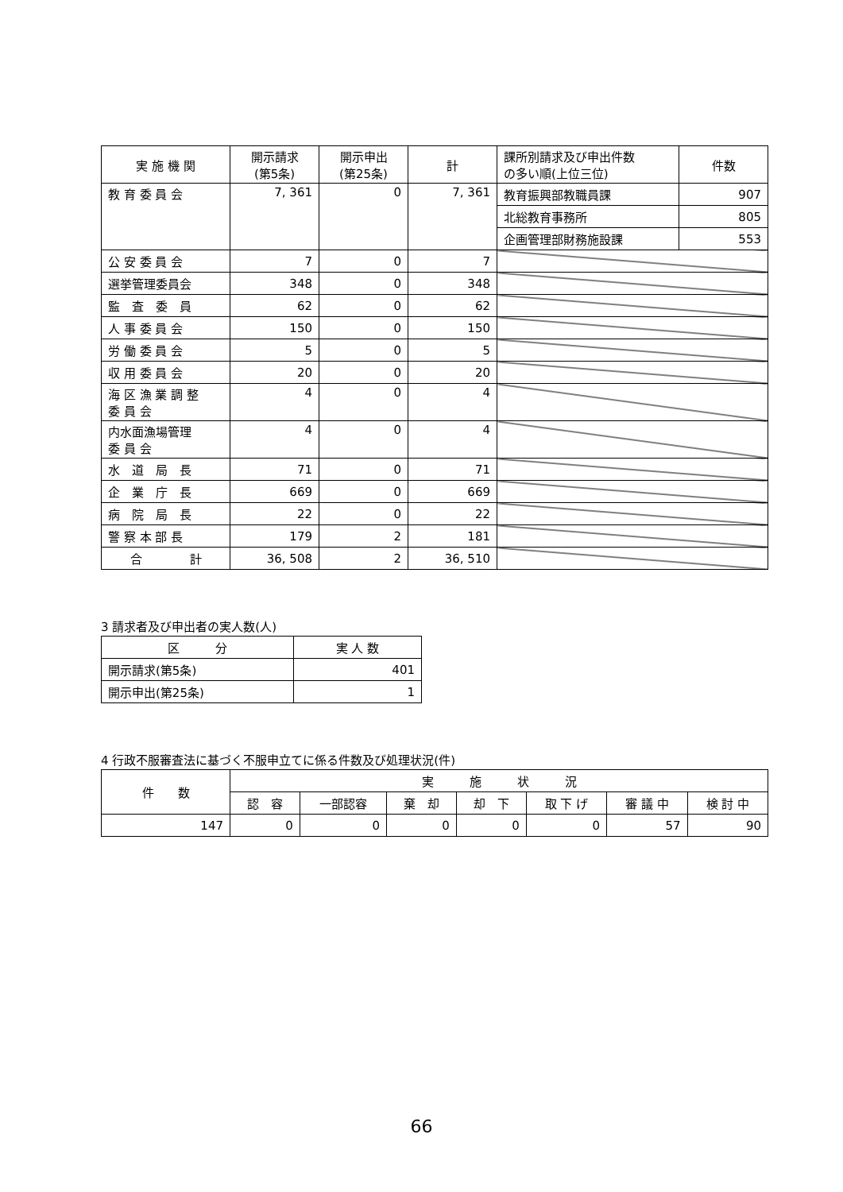| 実 施 機 関 | 開示請求 (第5条) | 開示申出 (第25条) | 計 | 課所別請求及び申出件数 の多い順(上位三位) | 件数 |
| --- | --- | --- | --- | --- | --- |
| 教 育 委 員 会 | 7, 361 | 0 | 7, 361 | 教育振興部教職員課 | 907 |
| | | | | 北総教育事務所 | 805 |
| | | | | 企画管理部財務施設課 | 553 |
| 公 安 委 員 会 | 7 | 0 | 7 | | |
| 選挙管理委員会 | 348 | 0 | 348 | | |
| 監 査 委 員 | 62 | 0 | 62 | | |
| 人 事 委 員 会 | 150 | 0 | 150 | | |
| 労 働 委 員 会 | 5 | 0 | 5 | | |
| 収 用 委 員 会 | 20 | 0 | 20 | | |
| 海 区 漁 業 調 整 委 員 会 | 4 | 0 | 4 | | |
| 内水面漁場管理 委 員 会 | 4 | 0 | 4 | | |
| 水 道 局 長 | 71 | 0 | 71 | | |
| 企 業 庁 長 | 669 | 0 | 669 | | |
| 病 院 局 長 | 22 | 0 | 22 | | |
| 警 察 本 部 長 | 179 | 2 | 181 | | |
| 合 計 | 36, 508 | 2 | 36, 510 | | |
3 請求者及び申出者の実人数(人)
| 区 分 | 実 人 数 |
| --- | --- |
| 開示請求(第5条) | 401 |
| 開示申出(第25条) | 1 |
4 行政不服審査法に基づく不服申立てに係る件数及び処理状況(件)
| 件 数 | 実 施 状 況 | | | | | | |
| --- | --- | --- | --- | --- | --- | --- | --- |
| | 認 容 | 一部認容 | 棄 却 | 却 下 | 取 下 げ | 審 議 中 | 検 討 中 |
| 147 | 0 | 0 | 0 | 0 | 0 | 57 | 90 |
66